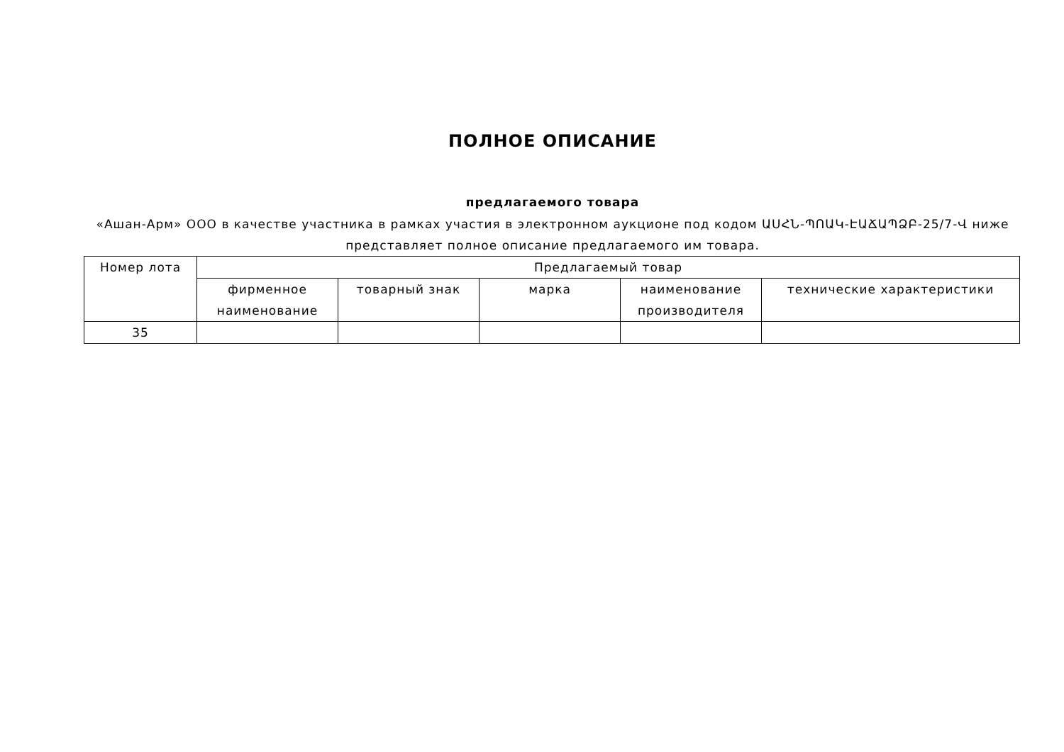ПОЛНОЕ ОПИСАНИЕ
предлагаемого товара
«Ашан-Арм» ООО в качестве участника в рамках участия в электронном аукционе под кодом ԱՍՀՆ-ՊՈԱԿ-ԷԱՃԱՊՁԲ-25/7-Վ ниже представляет полное описание предлагаемого им товара.
| Номер лота | Предлагаемый товар | | | | |
| --- | --- | --- | --- | --- | --- |
| | фирменное наименование | товарный знак | марка | наименование производителя | технические характеристики |
| 35 | | | | | |